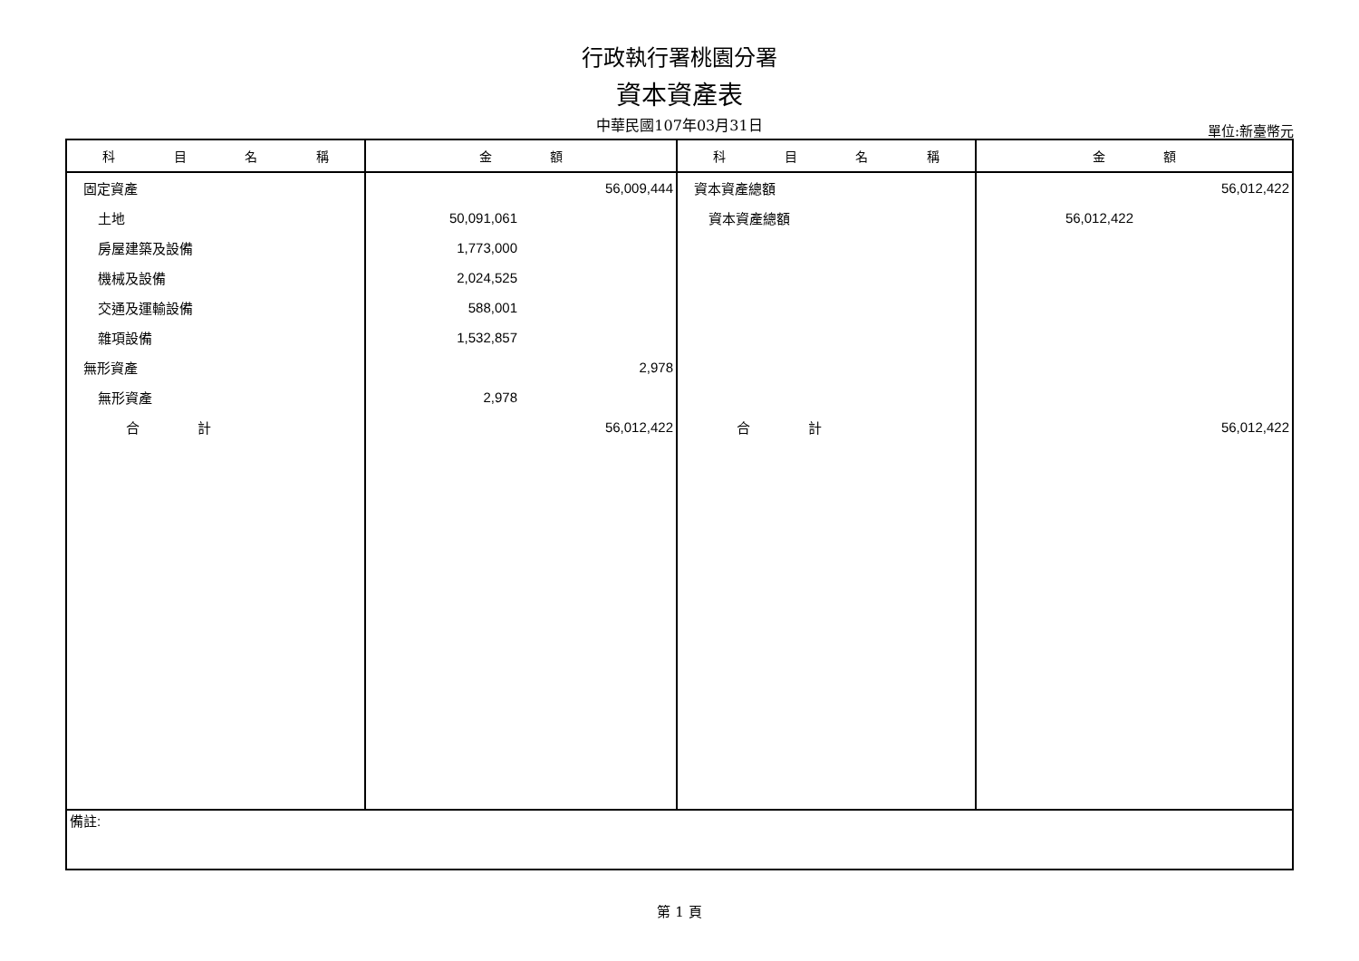行政執行署桃園分署
資本資產表
中華民國107年03月31日
單位:新臺幣元
| 科 目 名 稱 | 金 額 | 科 目 名 稱 | 金 額 |
| --- | --- | --- | --- |
| 固定資產 | 56,009,444 | 資本資產總額 | 56,012,422 |
| 土地 | 50,091,061 | 資本資產總額 | 56,012,422 |
| 房屋建築及設備 | 1,773,000 | | |
| 機械及設備 | 2,024,525 | | |
| 交通及運輸設備 | 588,001 | | |
| 雜項設備 | 1,532,857 | | |
| 無形資產 | 2,978 | | |
| 無形資產 | 2,978 | | |
| 合 計 | 56,012,422 | 合 計 | 56,012,422 |
| 備註: | | | |
第 1 頁